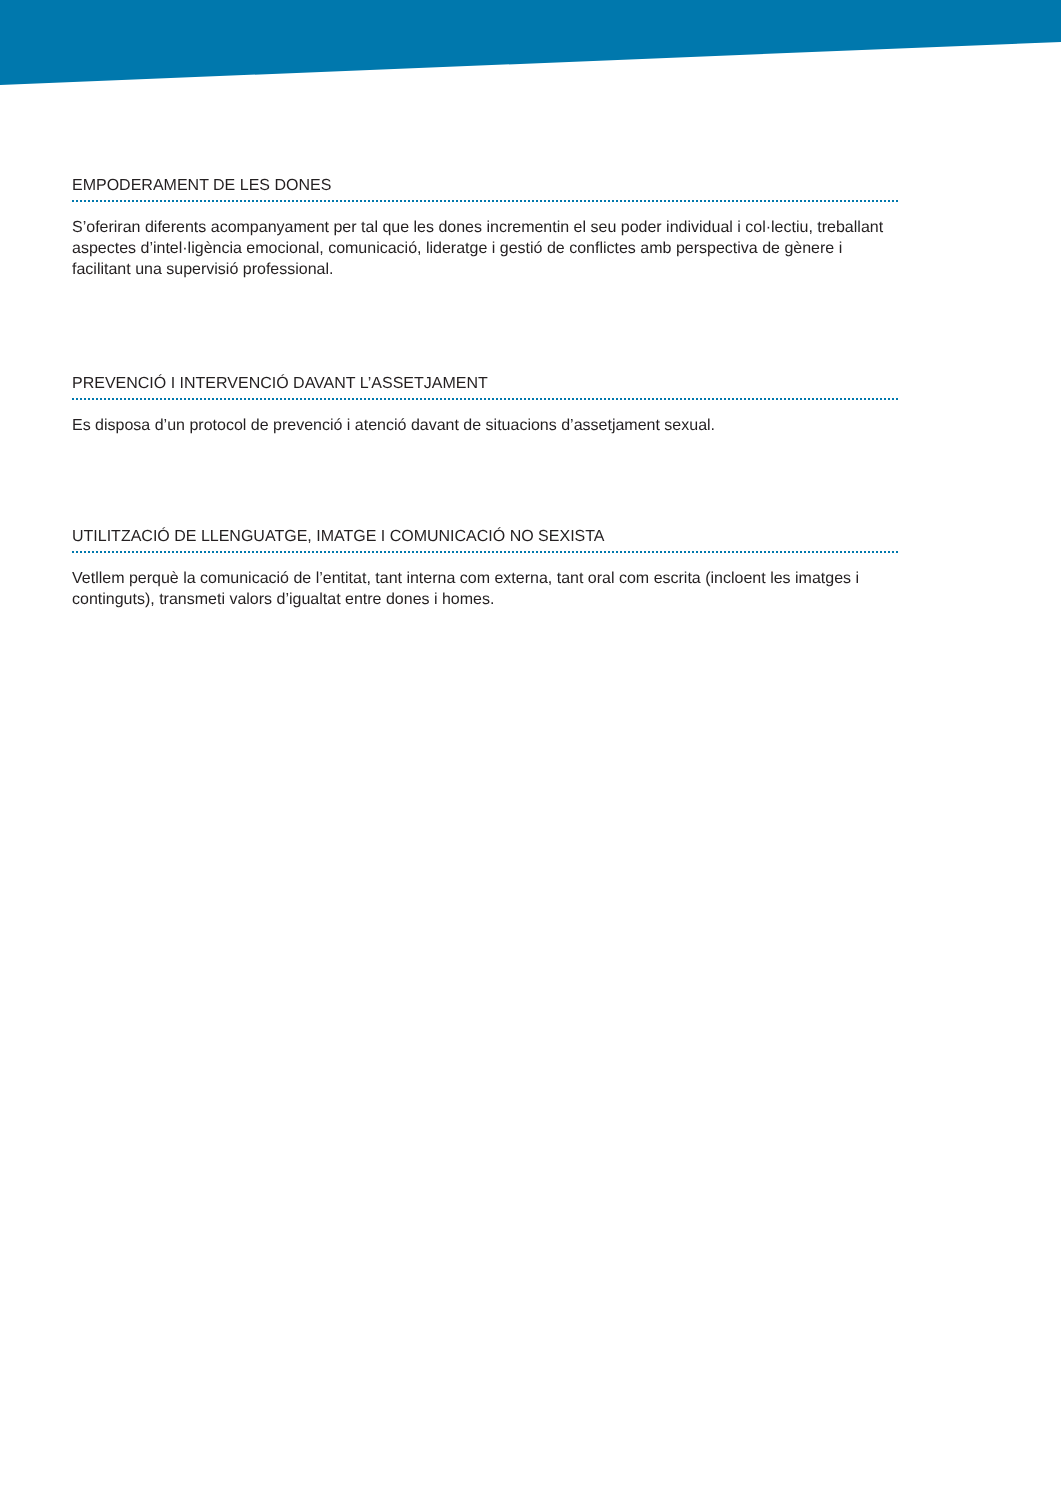EMPODERAMENT DE LES DONES
S’oferiran diferents acompanyament per tal que les dones incrementin el seu poder individual i col·lectiu, treballant aspectes d’intel·ligència emocional, comunicació, lideratge i gestió de conflictes amb perspectiva de gènere i facilitant una supervisió professional.
PREVENCIÓ I INTERVENCIÓ DAVANT L’ASSETJAMENT
Es disposa d’un protocol de prevenció i atenció davant de situacions d’assetjament sexual.
UTILITZACIÓ DE LLENGUATGE, IMATGE I COMUNICACIÓ NO SEXISTA
Vetllem perquè la comunicació de l’entitat, tant interna com externa, tant oral com escrita (incloent les imatges i continguts), transmeti valors d’igualtat entre dones i homes.